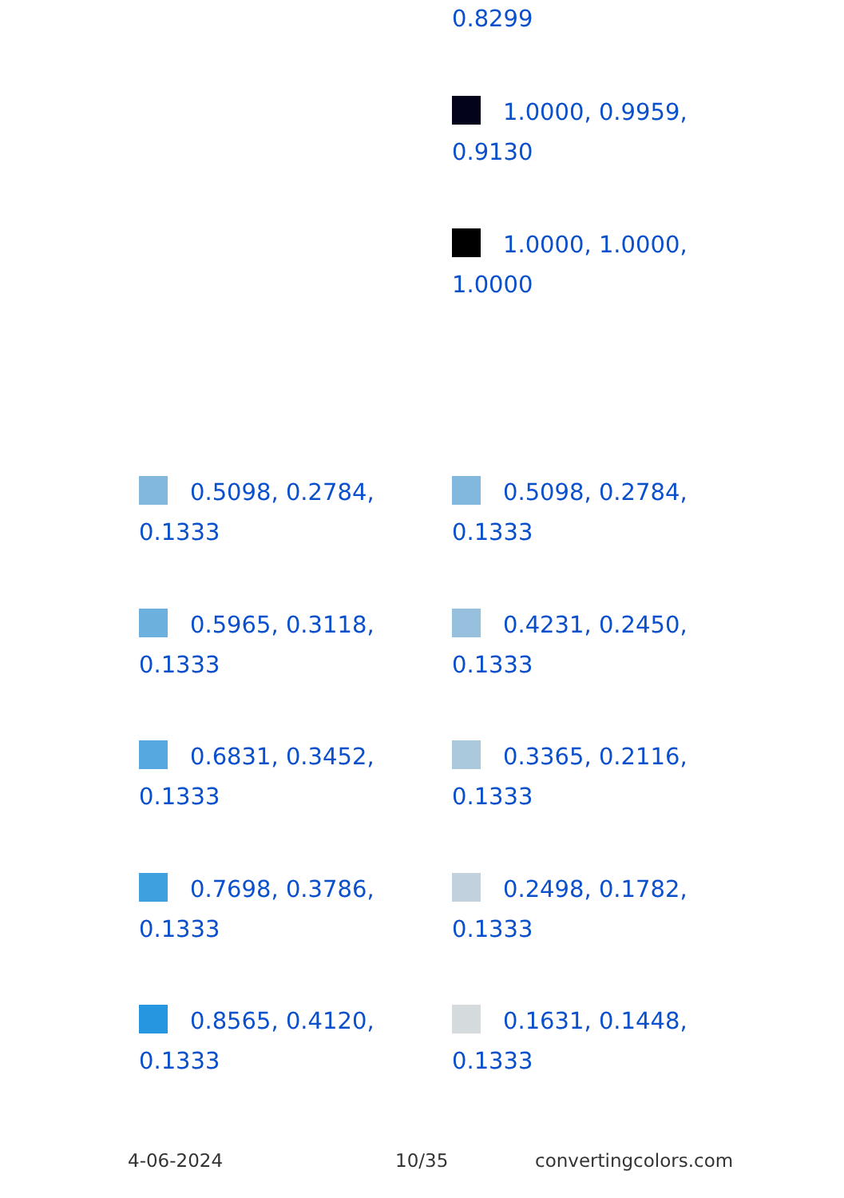0.8299
1.0000, 0.9959, 0.9130
1.0000, 1.0000, 1.0000
0.5098, 0.2784, 0.1333
0.5098, 0.2784, 0.1333
0.5965, 0.3118, 0.1333
0.4231, 0.2450, 0.1333
0.6831, 0.3452, 0.1333
0.3365, 0.2116, 0.1333
0.7698, 0.3786, 0.1333
0.2498, 0.1782, 0.1333
0.8565, 0.4120, 0.1333
0.1631, 0.1448, 0.1333
4-06-2024 10/35 convertingcolors.com